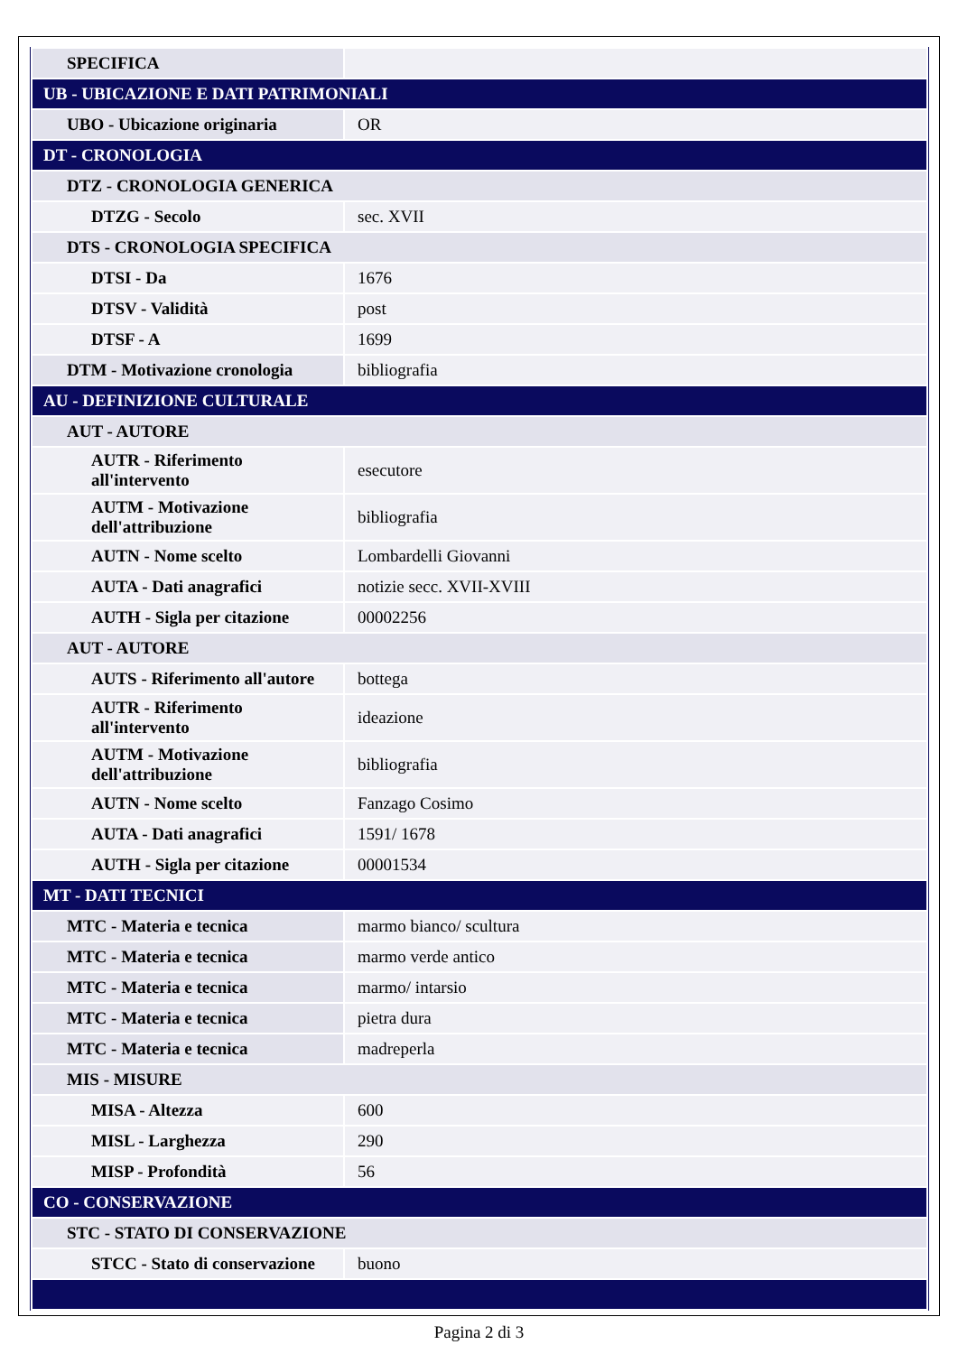| SPECIFICA | |
| UB - UBICAZIONE E DATI PATRIMONIALI | |
| UBO - Ubicazione originaria | OR |
| DT - CRONOLOGIA | |
| DTZ - CRONOLOGIA GENERICA | |
| DTZG - Secolo | sec. XVII |
| DTS - CRONOLOGIA SPECIFICA | |
| DTSI - Da | 1676 |
| DTSV - Validità | post |
| DTSF - A | 1699 |
| DTM - Motivazione cronologia | bibliografia |
| AU - DEFINIZIONE CULTURALE | |
| AUT - AUTORE | |
| AUTR - Riferimento all'intervento | esecutore |
| AUTM - Motivazione dell'attribuzione | bibliografia |
| AUTN - Nome scelto | Lombardelli Giovanni |
| AUTA - Dati anagrafici | notizie secc. XVII-XVIII |
| AUTH - Sigla per citazione | 00002256 |
| AUT - AUTORE | |
| AUTS - Riferimento all'autore | bottega |
| AUTR - Riferimento all'intervento | ideazione |
| AUTM - Motivazione dell'attribuzione | bibliografia |
| AUTN - Nome scelto | Fanzago Cosimo |
| AUTA - Dati anagrafici | 1591/ 1678 |
| AUTH - Sigla per citazione | 00001534 |
| MT - DATI TECNICI | |
| MTC - Materia e tecnica | marmo bianco/ scultura |
| MTC - Materia e tecnica | marmo verde antico |
| MTC - Materia e tecnica | marmo/ intarsio |
| MTC - Materia e tecnica | pietra dura |
| MTC - Materia e tecnica | madreperla |
| MIS - MISURE | |
| MISA - Altezza | 600 |
| MISL - Larghezza | 290 |
| MISP - Profondità | 56 |
| CO - CONSERVAZIONE | |
| STC - STATO DI CONSERVAZIONE | |
| STCC - Stato di conservazione | buono |
Pagina 2 di 3